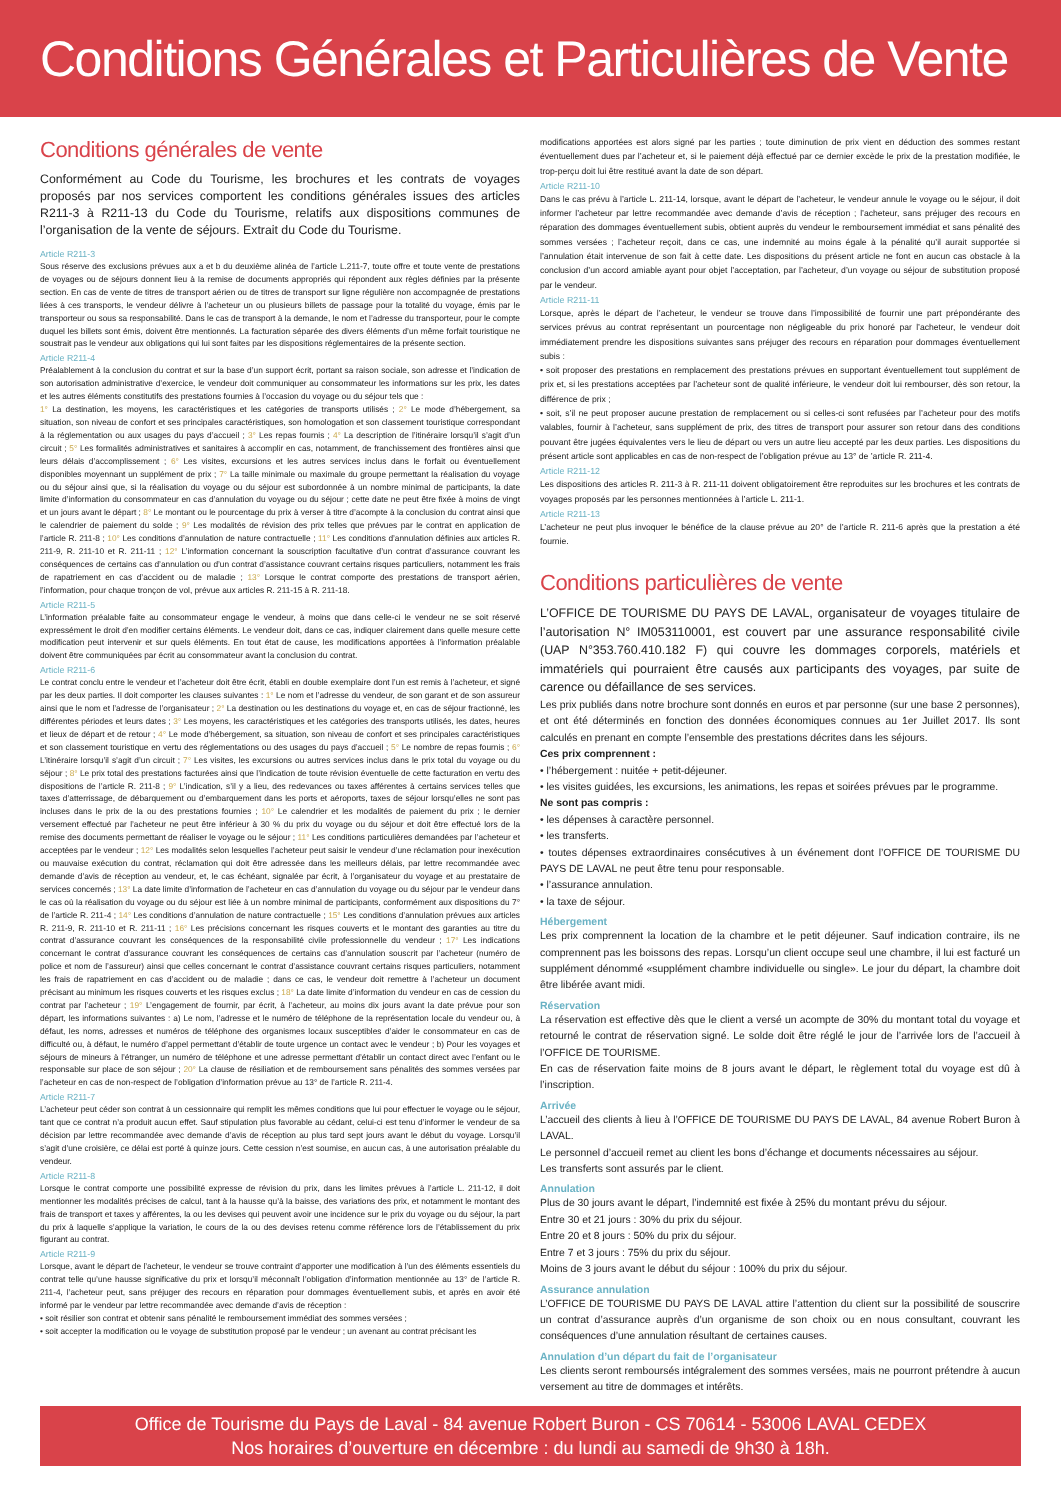Conditions Générales et Particulières de Vente
Conditions générales de vente
Conformément au Code du Tourisme, les brochures et les contrats de voyages proposés par nos services comportent les conditions générales issues des articles R211-3 à R211-13 du Code du Tourisme, relatifs aux dispositions communes de l’organisation de la vente de séjours. Extrait du Code du Tourisme.
Article R211-3
Sous réserve des exclusions prévues aux a et b du deuxième alinéa de l’article L.211-7, toute offre et toute vente de prestations de voyages ou de séjours donnent lieu à la remise de documents appropriés qui répondent aux règles définies par la présente section. En cas de vente de titres de transport aérien ou de titres de transport sur ligne régulière non accompagnée de prestations liées à ces transports, le vendeur délivre à l’acheteur un ou plusieurs billets de passage pour la totalité du voyage, émis par le transporteur ou sous sa responsabilité. Dans le cas de transport à la demande, le nom et l’adresse du transporteur, pour le compte duquel les billets sont émis, doivent être mentionnés. La facturation séparée des divers éléments d’un même forfait touristique ne soustrait pas le vendeur aux obligations qui lui sont faites par les dispositions réglementaires de la présente section.
Article R211-4
Préalablement à la conclusion du contrat et sur la base d’un support écrit, portant sa raison sociale, son adresse et l’indication de son autorisation administrative d’exercice, le vendeur doit communiquer au consommateur les informations sur les prix, les dates et les autres éléments constitutifs des prestations fournies à l’occasion du voyage ou du séjour tels que :
1° La destination, les moyens, les caractéristiques et les catégories de transports utilisés ; 2° Le mode d’hébergement, sa situation, son niveau de confort et ses principales caractéristiques, son homologation et son classement touristique correspondant à la réglementation ou aux usages du pays d’accueil ; 3° Les repas fournis ; 4° La description de l’itinéraire lorsqu’il s’agit d’un circuit ; 5° Les formalités administratives et sanitaires à accomplir en cas, notamment, de franchissement des frontières ainsi que leurs délais d’accomplissement ; 6° Les visites, excursions et les autres services inclus dans le forfait ou éventuellement disponibles moyennant un supplément de prix ; 7° La taille minimale ou maximale du groupe permettant la réalisation du voyage ou du séjour ainsi que, si la réalisation du voyage ou du séjour est subordonnée à un nombre minimal de participants, la date limite d’information du consommateur en cas d’annulation du voyage ou du séjour ; cette date ne peut être fixée à moins de vingt et un jours avant le départ ; 8° Le montant ou le pourcentage du prix à verser à titre d’acompte à la conclusion du contrat ainsi que le calendrier de paiement du solde ; 9° Les modalités de révision des prix telles que prévues par le contrat en application de l’article R. 211-8 ; 10° Les conditions d’annulation de nature contractuelle ; 11° Les conditions d’annulation définies aux articles R. 211-9, R. 211-10 et R. 211-11 ; 12° L’information concernant la souscription facultative d’un contrat d’assurance couvrant les conséquences de certains cas d’annulation ou d’un contrat d’assistance couvrant certains risques particuliers, notamment les frais de rapatriement en cas d’accident ou de maladie ; 13° Lorsque le contrat comporte des prestations de transport aérien, l’information, pour chaque tronçon de vol, prévue aux articles R. 211-15 à R. 211-18.
Article R211-5
L’information préalable faite au consommateur engage le vendeur, à moins que dans celle-ci le vendeur ne se soit réservé expressément le droit d’en modifier certains éléments. Le vendeur doit, dans ce cas, indiquer clairement dans quelle mesure cette modification peut intervenir et sur quels éléments. En tout état de cause, les modifications apportées à l’information préalable doivent être communiquées par écrit au consommateur avant la conclusion du contrat.
Article R211-6
Le contrat conclu entre le vendeur et l’acheteur doit être écrit, établi en double exemplaire dont l’un est remis à l’acheteur, et signé par les deux parties. Il doit comporter les clauses suivantes : 1° Le nom et l’adresse du vendeur, de son garant et de son assureur ainsi que le nom et l’adresse de l’organisateur ; 2° La destination ou les destinations du voyage et, en cas de séjour fractionné, les différentes périodes et leurs dates ; 3° Les moyens, les caractéristiques et les catégories des transports utilisés, les dates, heures et lieux de départ et de retour ; 4° Le mode d’hébergement, sa situation, son niveau de confort et ses principales caractéristiques et son classement touristique en vertu des réglementations ou des usages du pays d’accueil ; 5° Le nombre de repas fournis ; 6° L’itinéraire lorsqu’il s’agit d’un circuit ; 7° Les visites, les excursions ou autres services inclus dans le prix total du voyage ou du séjour ; 8° Le prix total des prestations facturées ainsi que l’indication de toute révision éventuelle de cette facturation en vertu des dispositions de l’article R. 211-8 ; 9° L’indication, s’il y a lieu, des redevances ou taxes afférentes à certains services telles que taxes d’atterrissage, de débarquement ou d’embarquement dans les ports et aéroports, taxes de séjour lorsqu’elles ne sont pas incluses dans le prix de la ou des prestations fournies ; 10° Le calendrier et les modalités de paiement du prix ; le dernier versement effectué par l’acheteur ne peut être inférieur à 30 % du prix du voyage ou du séjour et doit être effectué lors de la remise des documents permettant de réaliser le voyage ou le séjour ; 11° Les conditions particulières demandées par l’acheteur et acceptées par le vendeur ; 12° Les modalités selon lesquelles l’acheteur peut saisir le vendeur d’une réclamation pour inexécution ou mauvaise exécution du contrat, réclamation qui doit être adressée dans les meilleurs délais, par lettre recommandée avec demande d’avis de réception au vendeur, et, le cas échéant, signalée par écrit, à l’organisateur du voyage et au prestataire de services concernés ; 13° La date limite d’information de l’acheteur en cas d’annulation du voyage ou du séjour par le vendeur dans le cas où la réalisation du voyage ou du séjour est liée à un nombre minimal de participants, conformément aux dispositions du 7° de l’article R. 211-4 ; 14° Les conditions d’annulation de nature contractuelle ; 15° Les conditions d’annulation prévues aux articles R. 211-9, R. 211-10 et R. 211-11 ; 16° Les précisions concernant les risques couverts et le montant des garanties au titre du contrat d’assurance couvrant les conséquences de la responsabilité civile professionnelle du vendeur ; 17° Les indications concernant le contrat d’assurance couvrant les conséquences de certains cas d’annulation souscrit par l’acheteur (numéro de police et nom de l’assureur) ainsi que celles concernant le contrat d’assistance couvrant certains risques particuliers, notamment les frais de rapatriement en cas d’accident ou de maladie ; dans ce cas, le vendeur doit remettre à l’acheteur un document précisant au minimum les risques couverts et les risques exclus ; 18° La date limite d’information du vendeur en cas de cession du contrat par l’acheteur ; 19° L’engagement de fournir, par écrit, à l’acheteur, au moins dix jours avant la date prévue pour son départ, les informations suivantes : a) Le nom, l’adresse et le numéro de téléphone de la représentation locale du vendeur ou, à défaut, les noms, adresses et numéros de téléphone des organismes locaux susceptibles d’aider le consommateur en cas de difficulté ou, à défaut, le numéro d’appel permettant d’établir de toute urgence un contact avec le vendeur ; b) Pour les voyages et séjours de mineurs à l’étranger, un numéro de téléphone et une adresse permettant d’établir un contact direct avec l’enfant ou le responsable sur place de son séjour ; 20° La clause de résiliation et de remboursement sans pénalités des sommes versées par l’acheteur en cas de non-respect de l’obligation d’information prévue au 13° de l’article R. 211-4.
Article R211-7
L’acheteur peut céder son contrat à un cessionnaire qui remplit les mêmes conditions que lui pour effectuer le voyage ou le séjour, tant que ce contrat n’a produit aucun effet. Sauf stipulation plus favorable au cédant, celui-ci est tenu d’informer le vendeur de sa décision par lettre recommandée avec demande d’avis de réception au plus tard sept jours avant le début du voyage. Lorsqu’il s’agit d’une croisière, ce délai est porté à quinze jours. Cette cession n’est soumise, en aucun cas, à une autorisation préalable du vendeur.
Article R211-8
Lorsque le contrat comporte une possibilité expresse de révision du prix, dans les limites prévues à l’article L. 211-12, il doit mentionner les modalités précises de calcul, tant à la hausse qu’à la baisse, des variations des prix, et notamment le montant des frais de transport et taxes y afférentes, la ou les devises qui peuvent avoir une incidence sur le prix du voyage ou du séjour, la part du prix à laquelle s’applique la variation, le cours de la ou des devises retenu comme référence lors de l’établissement du prix figurant au contrat.
Article R211-9
Lorsque, avant le départ de l’acheteur, le vendeur se trouve contraint d’apporter une modification à l’un des éléments essentiels du contrat telle qu’une hausse significative du prix et lorsqu’il méconnaît l’obligation d’information mentionnée au 13° de l’article R. 211-4, l’acheteur peut, sans préjuger des recours en réparation pour dommages éventuellement subis, et après en avoir été informé par le vendeur par lettre recommandée avec demande d’avis de réception :
• soit résilier son contrat et obtenir sans pénalité le remboursement immédiat des sommes versées ;
• soit accepter la modification ou le voyage de substitution proposé par le vendeur ; un avenant au contrat précisant les
modifications apportées est alors signé par les parties ; toute diminution de prix vient en déduction des sommes restant éventuellement dues par l’acheteur et, si le paiement déjà effectué par ce dernier excède le prix de la prestation modifiée, le trop-perçu doit lui être restitué avant la date de son départ.
Article R211-10
Dans le cas prévu à l’article L. 211-14, lorsque, avant le départ de l’acheteur, le vendeur annule le voyage ou le séjour, il doit informer l’acheteur par lettre recommandée avec demande d’avis de réception ; l’acheteur, sans préjuger des recours en réparation des dommages éventuellement subis, obtient auprès du vendeur le remboursement immédiat et sans pénalité des sommes versées ; l’acheteur reçoit, dans ce cas, une indemnité au moins égale à la pénalité qu’il aurait supportée si l’annulation était intervenue de son fait à cette date. Les dispositions du présent article ne font en aucun cas obstacle à la conclusion d’un accord amiable ayant pour objet l’acceptation, par l’acheteur, d’un voyage ou séjour de substitution proposé par le vendeur.
Article R211-11
Lorsque, après le départ de l’acheteur, le vendeur se trouve dans l’impossibilité de fournir une part prépondérante des services prévus au contrat représentant un pourcentage non négligeable du prix honoré par l’acheteur, le vendeur doit immédiatement prendre les dispositions suivantes sans préjuger des recours en réparation pour dommages éventuellement subis :
• soit proposer des prestations en remplacement des prestations prévues en supportant éventuellement tout supplément de prix et, si les prestations acceptées par l’acheteur sont de qualité inférieure, le vendeur doit lui rembourser, dès son retour, la différence de prix ;
• soit, s’il ne peut proposer aucune prestation de remplacement ou si celles-ci sont refusées par l’acheteur pour des motifs valables, fournir à l’acheteur, sans supplément de prix, des titres de transport pour assurer son retour dans des conditions pouvant être jugées équivalentes vers le lieu de départ ou vers un autre lieu accepté par les deux parties. Les dispositions du présent article sont applicables en cas de non-respect de l’obligation prévue au 13° de ’article R. 211-4.
Article R211-12
Les dispositions des articles R. 211-3 à R. 211-11 doivent obligatoirement être reproduites sur les brochures et les contrats de voyages proposés par les personnes mentionnées à l’article L. 211-1.
Article R211-13
L’acheteur ne peut plus invoquer le bénéfice de la clause prévue au 20° de l’article R. 211-6 après que la prestation a été fournie.
Conditions particulières de vente
L’OFFICE DE TOURISME DU PAYS DE LAVAL, organisateur de voyages titulaire de l’autorisation N° IM053110001, est couvert par une assurance responsabilité civile (UAP N°353.760.410.182 F) qui couvre les dommages corporels, matériels et immatériels qui pourraient être causés aux participants des voyages, par suite de carence ou défaillance de ses services.
Les prix publiés dans notre brochure sont donnés en euros et par personne (sur une base 2 personnes), et ont été déterminés en fonction des données économiques connues au 1er Juillet 2017. Ils sont calculés en prenant en compte l’ensemble des prestations décrites dans les séjours.
Ces prix comprennent :
• l’hébergement : nuitée + petit-déjeuner.
• les visites guidées, les excursions, les animations, les repas et soirées prévues par le programme.
Ne sont pas compris :
• les dépenses à caractère personnel.
• les transferts.
• toutes dépenses extraordinaires consécutives à un événement dont l’OFFICE DE TOURISME DU PAYS DE LAVAL ne peut être tenu pour responsable.
• l’assurance annulation.
• la taxe de séjour.
Hébergement
Les prix comprennent la location de la chambre et le petit déjeuner. Sauf indication contraire, ils ne comprennent pas les boissons des repas. Lorsqu’un client occupe seul une chambre, il lui est facturé un supplément dénommé «supplément chambre individuelle ou single». Le jour du départ, la chambre doit être libérée avant midi.
Réservation
La réservation est effective dès que le client a versé un acompte de 30% du montant total du voyage et retourné le contrat de réservation signé. Le solde doit être réglé le jour de l’arrivée lors de l’accueil à l’OFFICE DE TOURISME.
En cas de réservation faite moins de 8 jours avant le départ, le règlement total du voyage est dû à l’inscription.
Arrivée
L’accueil des clients à lieu à l’OFFICE DE TOURISME DU PAYS DE LAVAL, 84 avenue Robert Buron à LAVAL.
Le personnel d’accueil remet au client les bons d’échange et documents nécessaires au séjour.
Les transferts sont assurés par le client.
Annulation
Plus de 30 jours avant le départ, l’indemnité est fixée à 25% du montant prévu du séjour.
Entre 30 et 21 jours : 30% du prix du séjour.
Entre 20 et 8 jours : 50% du prix du séjour.
Entre 7 et 3 jours : 75% du prix du séjour.
Moins de 3 jours avant le début du séjour : 100% du prix du séjour.
Assurance annulation
L’OFFICE DE TOURISME DU PAYS DE LAVAL attire l’attention du client sur la possibilité de souscrire un contrat d’assurance auprès d’un organisme de son choix ou en nous consultant, couvrant les conséquences d’une annulation résultant de certaines causes.
Annulation d’un départ du fait de l’organisateur
Les clients seront remboursés intégralement des sommes versées, mais ne pourront prétendre à aucun versement au titre de dommages et intérêts.
Office de Tourisme du Pays de Laval - 84 avenue Robert Buron - CS 70614 - 53006 LAVAL CEDEX
Nos horaires d’ouverture en décembre : du lundi au samedi de 9h30 à 18h.